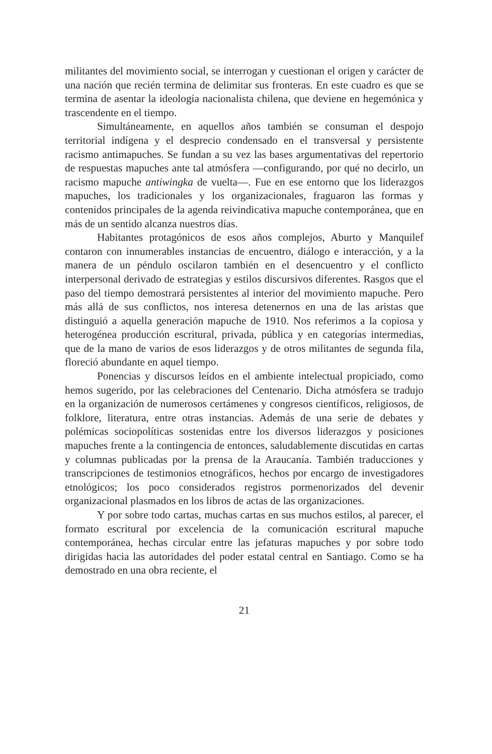militantes del movimiento social, se interrogan y cuestionan el origen y carácter de una nación que recién termina de delimitar sus fronteras. En este cuadro es que se termina de asentar la ideología nacionalista chilena, que deviene en hegemónica y trascendente en el tiempo.
Simultáneamente, en aquellos años también se consuman el despojo territorial indígena y el desprecio condensado en el transversal y persistente racismo antimapuches. Se fundan a su vez las bases argumentativas del repertorio de respuestas mapuches ante tal atmósfera —configurando, por qué no decirlo, un racismo mapuche antiwingka de vuelta—. Fue en ese entorno que los liderazgos mapuches, los tradicionales y los organizacionales, fraguaron las formas y contenidos principales de la agenda reivindicativa mapuche contemporánea, que en más de un sentido alcanza nuestros días.
Habitantes protagónicos de esos años complejos, Aburto y Manquilef contaron con innumerables instancias de encuentro, diálogo e interacción, y a la manera de un péndulo oscilaron también en el desencuentro y el conflicto interpersonal derivado de estrategias y estilos discursivos diferentes. Rasgos que el paso del tiempo demostrará persistentes al interior del movimiento mapuche. Pero más allá de sus conflictos, nos interesa detenernos en una de las aristas que distinguió a aquella generación mapuche de 1910. Nos referimos a la copiosa y heterogénea producción escritural, privada, pública y en categorías intermedias, que de la mano de varios de esos liderazgos y de otros militantes de segunda fila, floreció abundante en aquel tiempo.
Ponencias y discursos leídos en el ambiente intelectual propiciado, como hemos sugerido, por las celebraciones del Centenario. Dicha atmósfera se tradujo en la organización de numerosos certámenes y congresos científicos, religiosos, de folklore, literatura, entre otras instancias. Además de una serie de debates y polémicas sociopolíticas sostenidas entre los diversos liderazgos y posiciones mapuches frente a la contingencia de entonces, saludablemente discutidas en cartas y columnas publicadas por la prensa de la Araucanía. También traducciones y transcripciones de testimonios etnográficos, hechos por encargo de investigadores etnológicos; los poco considerados registros pormenorizados del devenir organizacional plasmados en los libros de actas de las organizaciones.
Y por sobre todo cartas, muchas cartas en sus muchos estilos, al parecer, el formato escritural por excelencia de la comunicación escritural mapuche contemporánea, hechas circular entre las jefaturas mapuches y por sobre todo dirigidas hacia las autoridades del poder estatal central en Santiago. Como se ha demostrado en una obra reciente, el
21